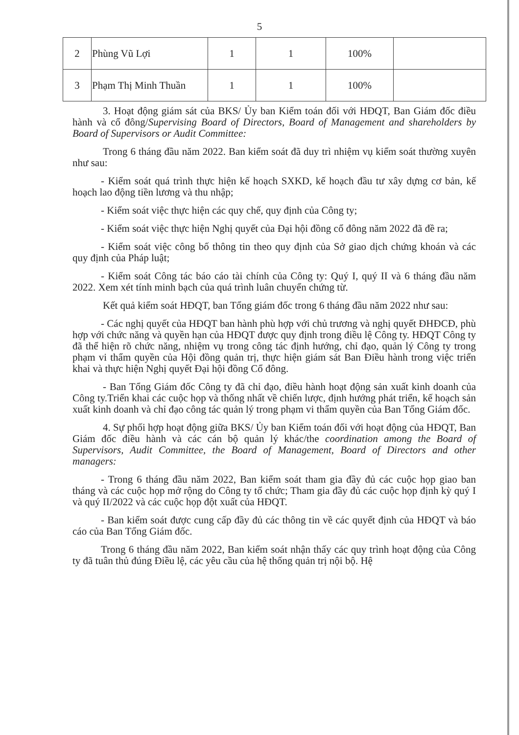5
| 2 | Phùng Vũ Lợi | 1 | 1 | 100% | |
| 3 | Phạm Thị Minh Thuần | 1 | 1 | 100% | |
3. Hoạt động giám sát của BKS/ Ủy ban Kiểm toán đối với HĐQT, Ban Giám đốc điều hành và cổ đông/Supervising Board of Directors, Board of Management and shareholders by Board of Supervisors or Audit Committee:
Trong 6 tháng đầu năm 2022. Ban kiểm soát đã duy trì nhiệm vụ kiểm soát thường xuyên như sau:
- Kiểm soát quá trình thực hiện kế hoạch SXKD, kế hoạch đầu tư xây dựng cơ bản, kế hoạch lao động tiền lương và thu nhập;
- Kiểm soát việc thực hiện các quy chế, quy định của Công ty;
- Kiểm soát việc thực hiện Nghị quyết của Đại hội đồng cổ đông năm 2022 đã đề ra;
- Kiểm soát việc công bố thông tin theo quy định của Sở giao dịch chứng khoán và các quy định của Pháp luật;
- Kiểm soát Công tác báo cáo tài chính của Công ty: Quý I, quý II và 6 tháng đầu năm 2022. Xem xét tính minh bạch của quá trình luân chuyển chứng từ.
Kết quả kiểm soát HĐQT, ban Tổng giám đốc trong 6 tháng đầu năm 2022 như sau:
- Các nghị quyết của HĐQT ban hành phù hợp với chủ trương và nghị quyết ĐHĐCĐ, phù hợp với chức năng và quyền hạn của HĐQT được quy định trong điều lệ Công ty. HĐQT Công ty đã thể hiện rõ chức năng, nhiệm vụ trong công tác định hướng, chỉ đạo, quản lý Công ty trong phạm vi thẩm quyền của Hội đồng quản trị, thực hiện giám sát Ban Điều hành trong việc triển khai và thực hiện Nghị quyết Đại hội đồng Cổ đông.
- Ban Tổng Giám đốc Công ty đã chỉ đạo, điều hành hoạt động sản xuất kinh doanh của Công ty.Triển khai các cuộc họp và thống nhất về chiến lược, định hướng phát triển, kế hoạch sản xuất kinh doanh và chỉ đạo công tác quản lý trong phạm vi thẩm quyền của Ban Tổng Giám đốc.
4. Sự phối hợp hoạt động giữa BKS/ Ủy ban Kiểm toán đối với hoạt động của HĐQT, Ban Giám đốc điều hành và các cán bộ quản lý khác/the coordination among the Board of Supervisors, Audit Committee, the Board of Management, Board of Directors and other managers:
- Trong 6 tháng đầu năm 2022, Ban kiểm soát tham gia đầy đủ các cuộc họp giao ban tháng và các cuộc họp mở rộng do Công ty tổ chức; Tham gia đầy đủ các cuộc họp định kỳ quý I và quý II/2022 và các cuộc họp đột xuất của HĐQT.
- Ban kiểm soát được cung cấp đầy đủ các thông tin về các quyết định của HĐQT và báo cáo của Ban Tổng Giám đốc.
Trong 6 tháng đầu năm 2022, Ban kiểm soát nhận thấy các quy trình hoạt động của Công ty đã tuân thủ đúng Điều lệ, các yêu cầu của hệ thống quản trị nội bộ. Hệ